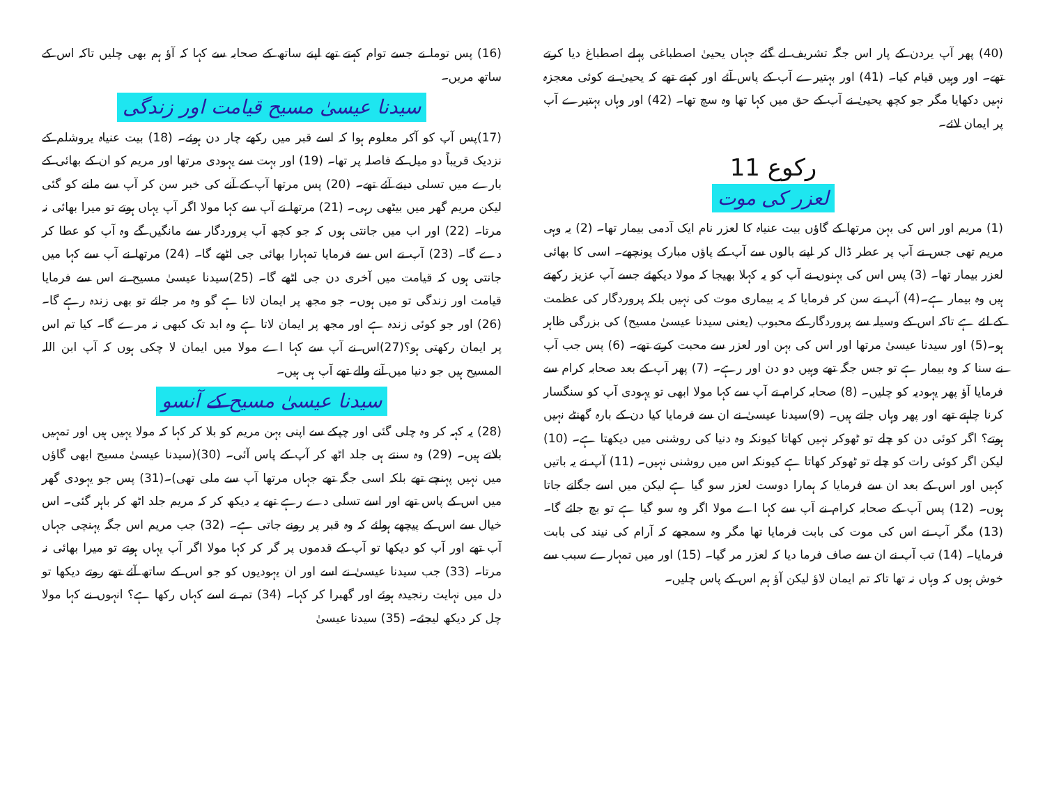(40) پھر آپ یردن کے پار اس جگہ تشریف لے گئے جہاں یحییٰ اصطباغی پہلے اصطباغ دیا کرتے تھے۔ اور وہیں قیام کیا۔ (41) اور بہتیرے آپ کے پاس آئے اور کہتے تھے کہ یحییٰ نے کوئی معجزہ نہیں دکھایا مگر جو کچھ یحییٰ نے آپ کے حق میں کہا تھا وہ سچ تھا۔ (42) اور وہاں بہتیرے آپ پر ایمان لائے۔
رکوع 11
لعزر کی موت
(1) مریم اور اس کی بہن مرتھا کے گاؤں بیت عنیاہ کا لعزر نام ایک آدمی بیمار تھا۔ (2) یہ وہی مریم تھی جس نے آپ پر عطر ڈال کر اپنے بالوں سے آپ کے پاؤں مبارک پونچھے۔ اسی کا بھائی لعزر بیمار تھا۔ (3) پس اس کی بہنوں نے آپ کو یہ کہلا بھیجا کہ مولا دیکھئے جسے آپ عزیز رکھتے ہیں وہ بیمار ہے۔(4) آپ نے سن کر فرمایا کہ یہ بیماری موت کی نہیں بلکہ پروردگار کی عظمت کے لئے ہے تاکہ اس کے وسیلہ سے پروردگار کے محبوب (یعنی سیدنا عیسیٰ مسیح) کی بزرگی ظاہر ہو۔(5) اور سیدنا عیسیٰ مرتھا اور اس کی بہن اور لعزر سے محبت کرتے تھے۔ (6) پس جب آپ نے سنا کہ وہ بیمار ہے تو جس جگہ تھے وہیں دو دن اور رہے۔ (7) پھر آپ کے بعد صحابہ کرام سے فرمایا آؤ پھر یہودیہ کو چلیں۔ (8) صحابہ کرام نے آپ سے کہا مولا ابھی تو یہودی آپ کو سنگسار کرنا چاہتے تھے اور پھر وہاں جاتے ہیں۔ (9)سیدنا عیسیٰ نے ان سے فرمایا کیا دن کے بارہ گھنٹے نہیں ہوتے؟ اگر کوئی دن کو چلے تو ٹھوکر نہیں کھاتا کیونکہ وہ دنیا کی روشنی میں دیکھتا ہے۔ (10) لیکن اگر کوئی رات کو چلے تو ٹھوکر کھاتا ہے کیونکہ اس میں روشنی نہیں۔ (11) آپ نے یہ باتیں کہیں اور اس کے بعد ان سے فرمایا کہ ہمارا دوست لعزر سو گیا ہے لیکن میں اسے جگانے جاتا ہوں۔ (12) پس آپ کے صحابہ کرام نے آپ سے کہا اے مولا اگر وہ سو گیا ہے تو بچ جائے گا۔ (13) مگر آپ نے اس کی موت کی بابت فرمایا تھا مگر وہ سمجھے کہ آرام کی نیند کی بابت فرمایا۔ (14) تب آپ نے ان سے صاف فرما دیا کہ لعزر مر گیا۔ (15) اور میں تمہارے سبب سے خوش ہوں کہ وہاں نہ تھا تاکہ تم ایمان لاؤ لیکن آؤ ہم اس کے پاس چلیں۔
(16) پس توما نے جسے توام کہتے تھے اپنے ساتھ کے صحابہ سے کہا کہ آؤ ہم بھی چلیں تاکہ اس کے ساتھ مریں۔
سیدنا عیسیٰ مسیح قیامت اور زندگی
(17)پس آپ کو آکر معلوم ہوا کہ اسے قبر میں رکھے چار دن ہوئے۔ (18) بیت عنیاہ یروشلم کے نزدیک قریباً دو میل کے فاصلہ پر تھا۔ (19) اور بہت سے یہودی مرتھا اور مریم کو ان کے بھائی کے بارے میں تسلی دینے آئے تھے۔ (20) پس مرتھا آپ کے آنے کی خبر سن کر آپ سے ملنے کو گئی لیکن مریم گھر میں بیٹھی رہی۔ (21) مرتھا نے آپ سے کہا مولا اگر آپ یہاں ہوتے تو میرا بھائی نہ مرتا۔ (22) اور اب میں جانتی ہوں کہ جو کچھ آپ پروردگار سے مانگیں گے وہ آپ کو عطا کر دے گا۔ (23) آپ نے اس سے فرمایا تمہارا بھائی جی اٹھے گا۔ (24) مرتھا نے آپ سے کہا میں جانتی ہوں کہ قیامت میں آخری دن جی اٹھے گا۔ (25)سیدنا عیسیٰ مسیح نے اس سے فرمایا قیامت اور زندگی تو میں ہوں۔ جو مجھ پر ایمان لاتا ہے گو وہ مر جائے تو بھی زندہ رہے گا۔ (26) اور جو کوئی زندہ ہے اور مجھ پر ایمان لاتا ہے وہ ابد تک کبھی نہ مرے گا۔ کیا تم اس پر ایمان رکھتی ہو؟(27)اس نے آپ سے کہا اے مولا میں ایمان لا چکی ہوں کہ آپ ابن اللہ المسیح ہیں جو دنیا میں آنے والے تھے آپ ہی ہیں۔
سیدنا عیسیٰ مسیح کے آنسو
(28) یہ کہہ کر وہ چلی گئی اور چپکے سے اپنی بہن مریم کو بلا کر کہا کہ مولا یہیں ہیں اور تمہیں بلاتے ہیں۔ (29) وہ سنتے ہی جلد اٹھ کر آپ کے پاس آئی۔ (30)(سیدنا عیسیٰ مسیح ابھی گاؤں میں نہیں پہنچے تھے بلکہ اسی جگہ تھے جہاں مرتھا آپ سے ملی تھی)۔(31) پس جو یہودی گھر میں اس کے پاس تھے اور اسے تسلی دے رہے تھے یہ دیکھ کر کہ مریم جلد اٹھ کر باہر گئی۔ اس خیال سے اس کے پیچھے ہولئے کہ وہ قبر پر رونے جاتی ہے۔ (32) جب مریم اس جگہ پہنچی جہاں آپ تھے اور آپ کو دیکھا تو آپ کے قدموں پر گر کر کہا مولا اگر آپ یہاں ہوتے تو میرا بھائی نہ مرتا۔ (33) جب سیدنا عیسیٰ نے اسے اور ان یہودیوں کو جو اس کے ساتھ آئے تھے روتے دیکھا تو دل میں نہایت رنجیدہ ہوئے اور گھبرا کر کہا۔ (34) تم نے اسے کہاں رکھا ہے؟ انہوں نے کہا مولا چل کر دیکھ لیجئے۔ (35) سیدنا عیسیٰ